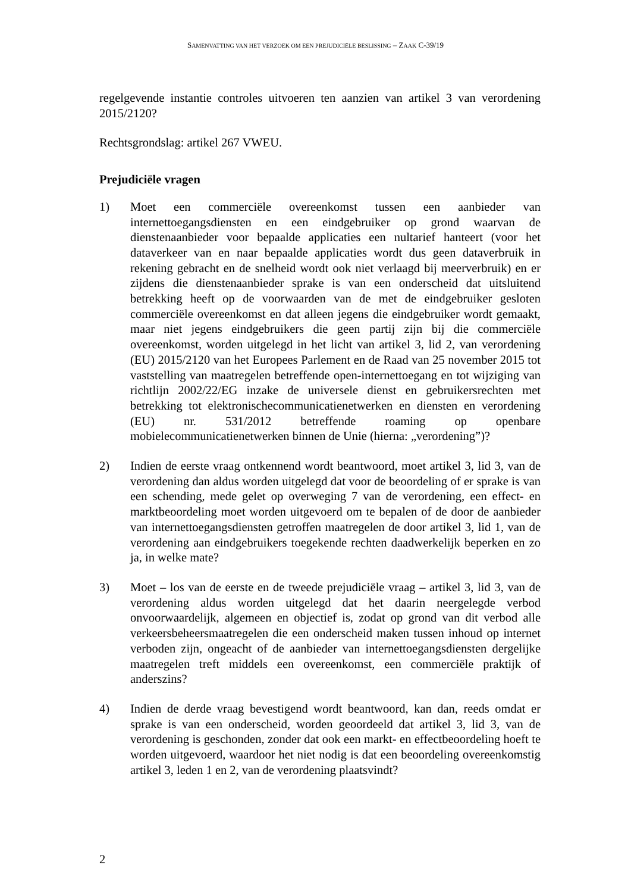SAMENVATTING VAN HET VERZOEK OM EEN PREJUDICIËLE BESLISSING – ZAAK C-39/19
regelgevende instantie controles uitvoeren ten aanzien van artikel 3 van verordening 2015/2120?
Rechtsgrondslag: artikel 267 VWEU.
Prejudiciële vragen
1) Moet een commerciële overeenkomst tussen een aanbieder van internettoegangsdiensten en een eindgebruiker op grond waarvan de dienstenaanbieder voor bepaalde applicaties een nultarief hanteert (voor het dataverkeer van en naar bepaalde applicaties wordt dus geen dataverbruik in rekening gebracht en de snelheid wordt ook niet verlaagd bij meerverbruik) en er zijdens die dienstenaanbieder sprake is van een onderscheid dat uitsluitend betrekking heeft op de voorwaarden van de met de eindgebruiker gesloten commerciële overeenkomst en dat alleen jegens die eindgebruiker wordt gemaakt, maar niet jegens eindgebruikers die geen partij zijn bij die commerciële overeenkomst, worden uitgelegd in het licht van artikel 3, lid 2, van verordening (EU) 2015/2120 van het Europees Parlement en de Raad van 25 november 2015 tot vaststelling van maatregelen betreffende open-internettoegang en tot wijziging van richtlijn 2002/22/EG inzake de universele dienst en gebruikersrechten met betrekking tot elektronischecommunicatienetwerken en diensten en verordening (EU) nr. 531/2012 betreffende roaming op openbare mobielecommunicatienetwerken binnen de Unie (hierna: „verordening”)?
2) Indien de eerste vraag ontkennend wordt beantwoord, moet artikel 3, lid 3, van de verordening dan aldus worden uitgelegd dat voor de beoordeling of er sprake is van een schending, mede gelet op overweging 7 van de verordening, een effect- en marktbeoordeling moet worden uitgevoerd om te bepalen of de door de aanbieder van internettoegangsdiensten getroffen maatregelen de door artikel 3, lid 1, van de verordening aan eindgebruikers toegekende rechten daadwerkelijk beperken en zo ja, in welke mate?
3) Moet – los van de eerste en de tweede prejudiciële vraag – artikel 3, lid 3, van de verordening aldus worden uitgelegd dat het daarin neergelegde verbod onvoorwaardelijk, algemeen en objectief is, zodat op grond van dit verbod alle verkeersbeheersmaatregelen die een onderscheid maken tussen inhoud op internet verboden zijn, ongeacht of de aanbieder van internettoegangsdiensten dergelijke maatregelen treft middels een overeenkomst, een commerciële praktijk of anderszins?
4) Indien de derde vraag bevestigend wordt beantwoord, kan dan, reeds omdat er sprake is van een onderscheid, worden geoordeeld dat artikel 3, lid 3, van de verordening is geschonden, zonder dat ook een markt- en effectbeoordeling hoeft te worden uitgevoerd, waardoor het niet nodig is dat een beoordeling overeenkomstig artikel 3, leden 1 en 2, van de verordening plaatsvindt?
2